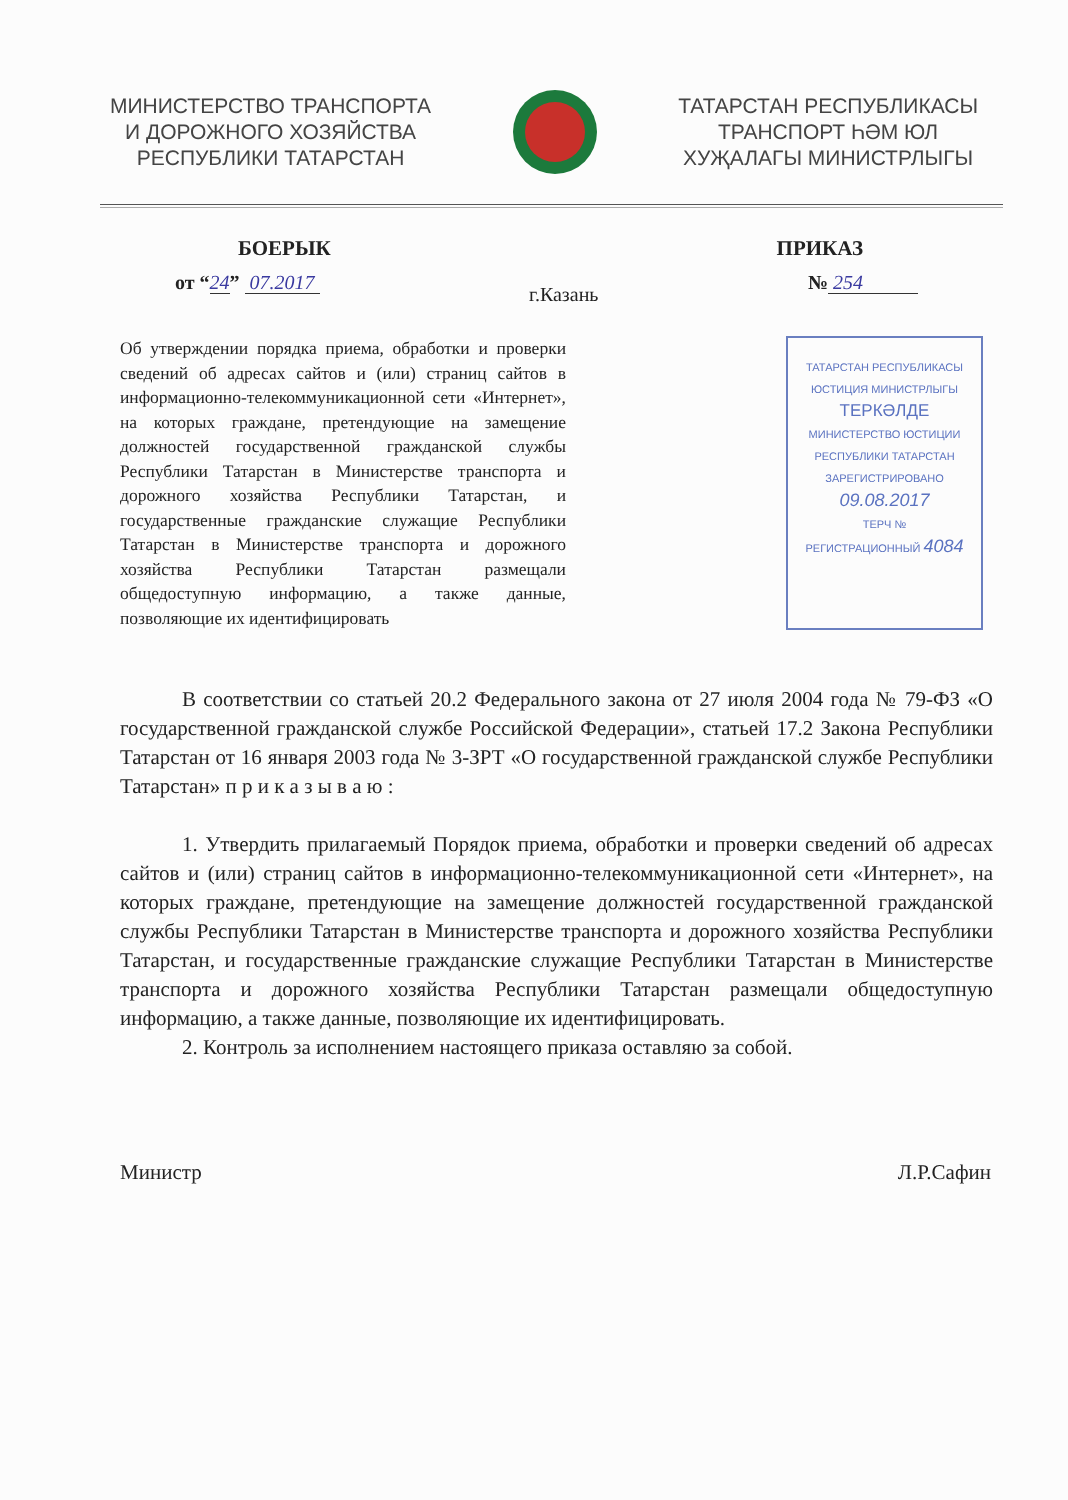МИНИСТЕРСТВО ТРАНСПОРТА
И ДОРОЖНОГО ХОЗЯЙСТВА
РЕСПУБЛИКИ ТАТАРСТАН
ТАТАРСТАН РЕСПУБЛИКАСЫ
ТРАНСПОРТ ҺӘМ ЮЛ
ХУҖАЛАГЫ МИНИСТРЛЫГЫ
БОЕРЫК ПРИКАЗ
от “24” 07.2017 г.Казань № 254
Об утверждении порядка приема, обработки и проверки сведений об адресах сайтов и (или) страниц сайтов в информационно-телекоммуникационной сети «Интернет», на которых граждане, претендующие на замещение должностей государственной гражданской службы Республики Татарстан в Министерстве транспорта и дорожного хозяйства Республики Татарстан, и государственные гражданские служащие Республики Татарстан в Министерстве транспорта и дорожного хозяйства Республики Татарстан размещали общедоступную информацию, а также данные, позволяющие их идентифицировать
ТАТАРСТАН РЕСПУБЛИКАСЫ
ЮСТИЦИЯ МИНИСТРЛЫГЫ
ТЕРКӘЛДЕ
МИНИСТЕРСТВО ЮСТИЦИИ
РЕСПУБЛИКИ ТАТАРСТАН
ЗАРЕГИСТРИРОВАНО
09.08.2017
ТЕРЧ №
РЕГИСТРАЦИОННЫЙ 4084
В соответствии со статьей 20.2 Федерального закона от 27 июля 2004 года № 79-ФЗ «О государственной гражданской службе Российской Федерации», статьей 17.2 Закона Республики Татарстан от 16 января 2003 года № 3-ЗРТ «О государственной гражданской службе Республики Татарстан» п р и к а з ы в а ю :
1. Утвердить прилагаемый Порядок приема, обработки и проверки сведений об адресах сайтов и (или) страниц сайтов в информационно-телекоммуникационной сети «Интернет», на которых граждане, претендующие на замещение должностей государственной гражданской службы Республики Татарстан в Министерстве транспорта и дорожного хозяйства Республики Татарстан, и государственные гражданские служащие Республики Татарстан в Министерстве транспорта и дорожного хозяйства Республики Татарстан размещали общедоступную информацию, а также данные, позволяющие их идентифицировать.
2. Контроль за исполнением настоящего приказа оставляю за собой.
Министр Л.Р.Сафин